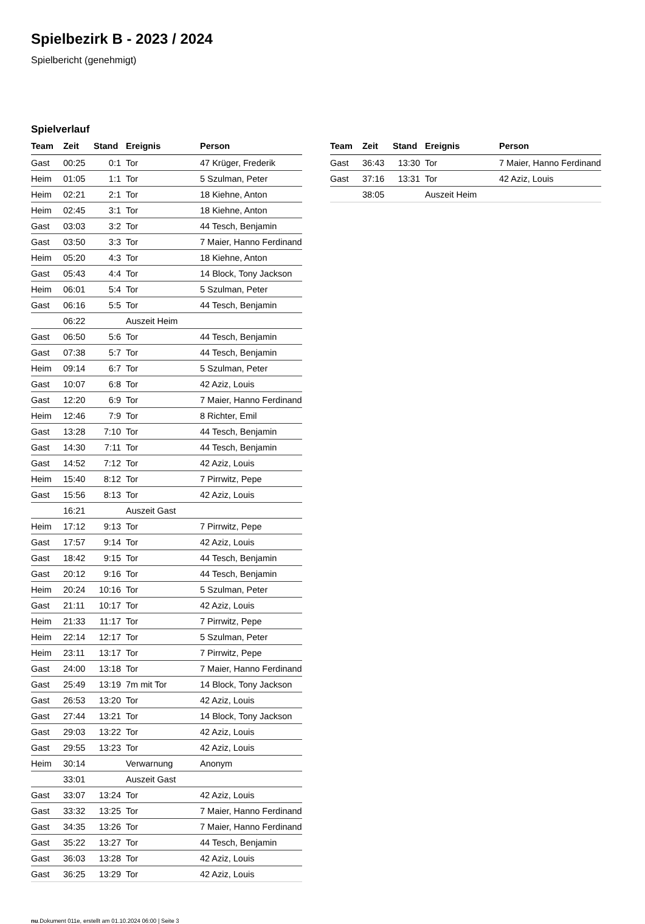Spielbezirk B - 2023 / 2024
Spielbericht (genehmigt)
Spielverlauf
| Team | Zeit | Stand | Ereignis | Person |
| --- | --- | --- | --- | --- |
| Gast | 00:25 | 0:1 | Tor | 47 Krüger, Frederik |
| Heim | 01:05 | 1:1 | Tor | 5 Szulman, Peter |
| Heim | 02:21 | 2:1 | Tor | 18 Kiehne, Anton |
| Heim | 02:45 | 3:1 | Tor | 18 Kiehne, Anton |
| Gast | 03:03 | 3:2 | Tor | 44 Tesch, Benjamin |
| Gast | 03:50 | 3:3 | Tor | 7 Maier, Hanno Ferdinand |
| Heim | 05:20 | 4:3 | Tor | 18 Kiehne, Anton |
| Gast | 05:43 | 4:4 | Tor | 14 Block, Tony Jackson |
| Heim | 06:01 | 5:4 | Tor | 5 Szulman, Peter |
| Gast | 06:16 | 5:5 | Tor | 44 Tesch, Benjamin |
| | 06:22 | | Auszeit Heim | |
| Gast | 06:50 | 5:6 | Tor | 44 Tesch, Benjamin |
| Gast | 07:38 | 5:7 | Tor | 44 Tesch, Benjamin |
| Heim | 09:14 | 6:7 | Tor | 5 Szulman, Peter |
| Gast | 10:07 | 6:8 | Tor | 42 Aziz, Louis |
| Gast | 12:20 | 6:9 | Tor | 7 Maier, Hanno Ferdinand |
| Heim | 12:46 | 7:9 | Tor | 8 Richter, Emil |
| Gast | 13:28 | 7:10 | Tor | 44 Tesch, Benjamin |
| Gast | 14:30 | 7:11 | Tor | 44 Tesch, Benjamin |
| Gast | 14:52 | 7:12 | Tor | 42 Aziz, Louis |
| Heim | 15:40 | 8:12 | Tor | 7 Pirrwitz, Pepe |
| Gast | 15:56 | 8:13 | Tor | 42 Aziz, Louis |
| | 16:21 | | Auszeit Gast | |
| Heim | 17:12 | 9:13 | Tor | 7 Pirrwitz, Pepe |
| Gast | 17:57 | 9:14 | Tor | 42 Aziz, Louis |
| Gast | 18:42 | 9:15 | Tor | 44 Tesch, Benjamin |
| Gast | 20:12 | 9:16 | Tor | 44 Tesch, Benjamin |
| Heim | 20:24 | 10:16 | Tor | 5 Szulman, Peter |
| Gast | 21:11 | 10:17 | Tor | 42 Aziz, Louis |
| Heim | 21:33 | 11:17 | Tor | 7 Pirrwitz, Pepe |
| Heim | 22:14 | 12:17 | Tor | 5 Szulman, Peter |
| Heim | 23:11 | 13:17 | Tor | 7 Pirrwitz, Pepe |
| Gast | 24:00 | 13:18 | Tor | 7 Maier, Hanno Ferdinand |
| Gast | 25:49 | 13:19 | 7m mit Tor | 14 Block, Tony Jackson |
| Gast | 26:53 | 13:20 | Tor | 42 Aziz, Louis |
| Gast | 27:44 | 13:21 | Tor | 14 Block, Tony Jackson |
| Gast | 29:03 | 13:22 | Tor | 42 Aziz, Louis |
| Gast | 29:55 | 13:23 | Tor | 42 Aziz, Louis |
| Heim | 30:14 | | Verwarnung | Anonym |
| | 33:01 | | Auszeit Gast | |
| Gast | 33:07 | 13:24 | Tor | 42 Aziz, Louis |
| Gast | 33:32 | 13:25 | Tor | 7 Maier, Hanno Ferdinand |
| Gast | 34:35 | 13:26 | Tor | 7 Maier, Hanno Ferdinand |
| Gast | 35:22 | 13:27 | Tor | 44 Tesch, Benjamin |
| Gast | 36:03 | 13:28 | Tor | 42 Aziz, Louis |
| Gast | 36:25 | 13:29 | Tor | 42 Aziz, Louis |
| Team | Zeit | Stand | Ereignis | Person |
| --- | --- | --- | --- | --- |
| Gast | 36:43 | 13:30 | Tor | 7 Maier, Hanno Ferdinand |
| Gast | 37:16 | 13:31 | Tor | 42 Aziz, Louis |
| | 38:05 | | Auszeit Heim | |
nu.Dokument 011e, erstellt am 01.10.2024 06:00 | Seite 3